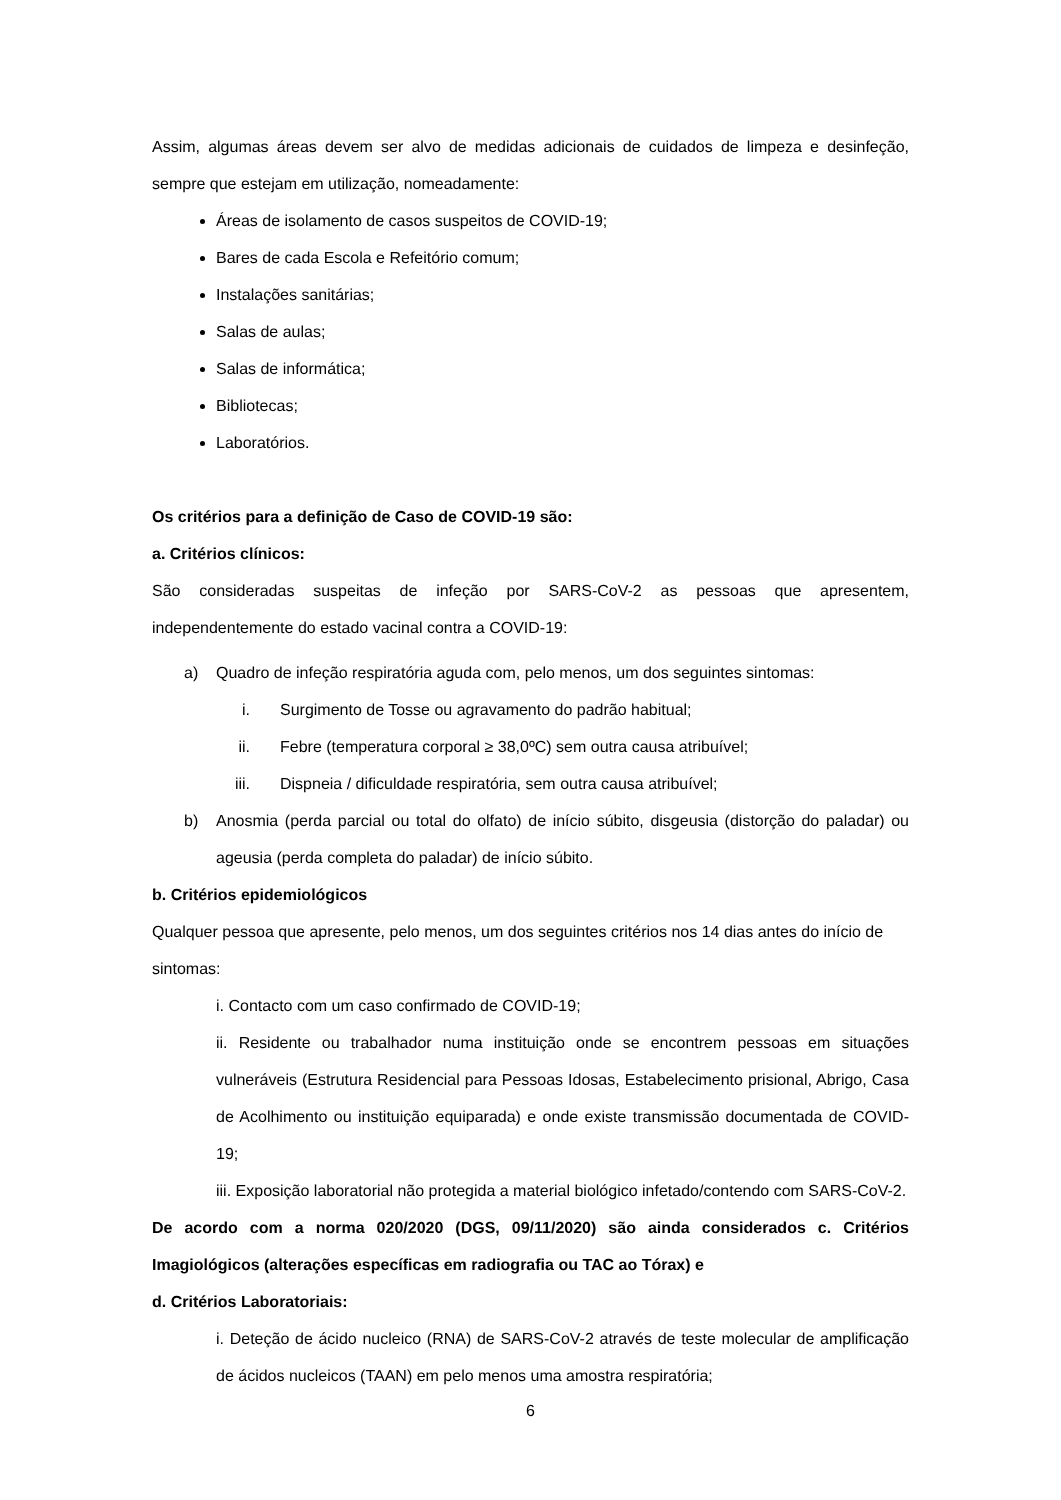Assim, algumas áreas devem ser alvo de medidas adicionais de cuidados de limpeza e desinfeção, sempre que estejam em utilização, nomeadamente:
Áreas de isolamento de casos suspeitos de COVID-19;
Bares de cada Escola e Refeitório comum;
Instalações sanitárias;
Salas de aulas;
Salas de informática;
Bibliotecas;
Laboratórios.
Os critérios para a definição de Caso de COVID-19 são:
a. Critérios clínicos:
São consideradas suspeitas de infeção por SARS-CoV-2 as pessoas que apresentem, independentemente do estado vacinal contra a COVID-19:
a) Quadro de infeção respiratória aguda com, pelo menos, um dos seguintes sintomas:
i. Surgimento de Tosse ou agravamento do padrão habitual;
ii. Febre (temperatura corporal ≥ 38,0ºC) sem outra causa atribuível;
iii. Dispneia / dificuldade respiratória, sem outra causa atribuível;
b) Anosmia (perda parcial ou total do olfato) de início súbito, disgeusia (distorção do paladar) ou ageusia (perda completa do paladar) de início súbito.
b. Critérios epidemiológicos
Qualquer pessoa que apresente, pelo menos, um dos seguintes critérios nos 14 dias antes do início de sintomas:
i. Contacto com um caso confirmado de COVID-19;
ii. Residente ou trabalhador numa instituição onde se encontrem pessoas em situações vulneráveis (Estrutura Residencial para Pessoas Idosas, Estabelecimento prisional, Abrigo, Casa de Acolhimento ou instituição equiparada) e onde existe transmissão documentada de COVID-19;
iii. Exposição laboratorial não protegida a material biológico infetado/contendo com SARS-CoV-2.
De acordo com a norma 020/2020 (DGS, 09/11/2020) são ainda considerados c. Critérios Imagiológicos (alterações específicas em radiografia ou TAC ao Tórax) e
d. Critérios Laboratoriais:
i. Deteção de ácido nucleico (RNA) de SARS-CoV-2 através de teste molecular de amplificação de ácidos nucleicos (TAAN) em pelo menos uma amostra respiratória;
6